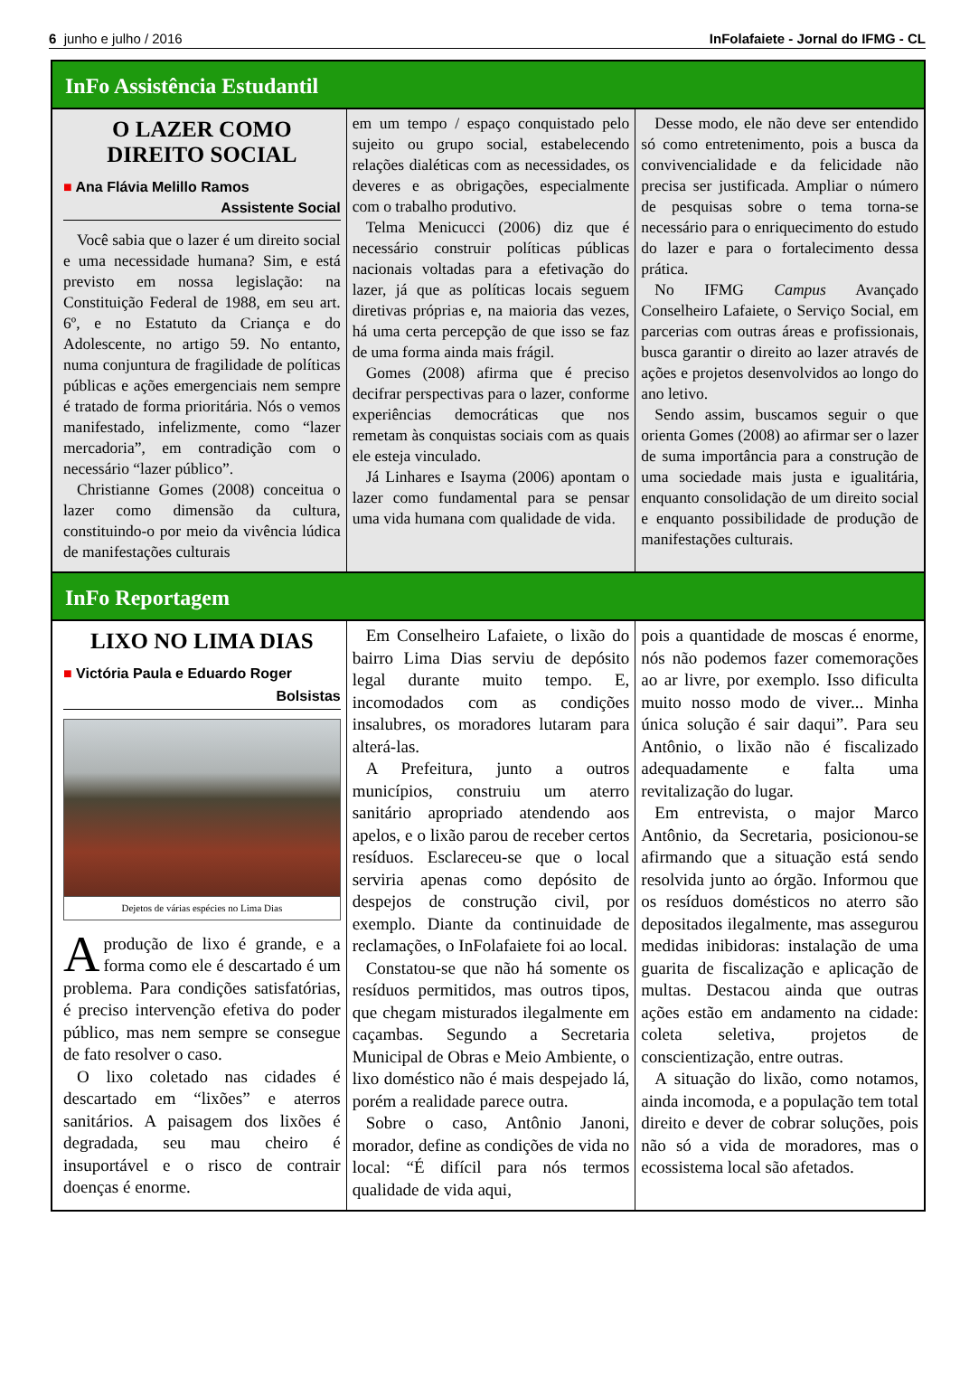6 junho e julho / 2016 InFolafaiete - Jornal do IFMG - CL
InFo Assistência Estudantil
O LAZER COMO DIREITO SOCIAL
■ Ana Flávia Melillo Ramos
Assistente Social
Você sabia que o lazer é um direito social e uma necessidade humana? Sim, e está previsto em nossa legislação: na Constituição Federal de 1988, em seu art. 6º, e no Estatuto da Criança e do Adolescente, no artigo 59. No entanto, numa conjuntura de fragilidade de políticas públicas e ações emergenciais nem sempre é tratado de forma prioritária. Nós o vemos manifestado, infelizmente, como “lazer mercadoria”, em contradição com o necessário “lazer público”.
Christianne Gomes (2008) conceitua o lazer como dimensão da cultura, constituindo-o por meio da vivência lúdica de manifestações culturais
em um tempo / espaço conquistado pelo sujeito ou grupo social, estabelecendo relações dialéticas com as necessidades, os deveres e as obrigações, especialmente com o trabalho produtivo.
Telma Menicucci (2006) diz que é necessário construir políticas públicas nacionais voltadas para a efetivação do lazer, já que as políticas locais seguem diretivas próprias e, na maioria das vezes, há uma certa percepção de que isso se faz de uma forma ainda mais frágil.
Gomes (2008) afirma que é preciso decifrar perspectivas para o lazer, conforme experiências democráticas que nos remetam às conquistas sociais com as quais ele esteja vinculado.
Já Linhares e Isayma (2006) apontam o lazer como fundamental para se pensar uma vida humana com qualidade de vida.
Desse modo, ele não deve ser entendido só como entretenimento, pois a busca da convivencialidade e da felicidade não precisa ser justificada. Ampliar o número de pesquisas sobre o tema torna-se necessário para o enriquecimento do estudo do lazer e para o fortalecimento dessa prática.
No IFMG Campus Avançado Conselheiro Lafaiete, o Serviço Social, em parcerias com outras áreas e profissionais, busca garantir o direito ao lazer através de ações e projetos desenvolvidos ao longo do ano letivo.
Sendo assim, buscamos seguir o que orienta Gomes (2008) ao afirmar ser o lazer de suma importância para a construção de uma sociedade mais justa e igualitária, enquanto consolidação de um direito social e enquanto possibilidade de produção de manifestações culturais.
InFo Reportagem
LIXO NO LIMA DIAS
■ Victória Paula e Eduardo Roger
Bolsistas
Dejetos de várias espécies no Lima Dias
A produção de lixo é grande, e a forma como ele é descartado é um problema. Para condições satisfatórias, é preciso intervenção efetiva do poder público, mas nem sempre se consegue de fato resolver o caso.
O lixo coletado nas cidades é descartado em “lixões” e aterros sanitários. A paisagem dos lixões é degradada, seu mau cheiro é insuportável e o risco de contrair doenças é enorme.
Em Conselheiro Lafaiete, o lixão do bairro Lima Dias serviu de depósito legal durante muito tempo. E, incomodados com as condições insalubres, os moradores lutaram para alterá-las.
A Prefeitura, junto a outros municípios, construiu um aterro sanitário apropriado atendendo aos apelos, e o lixão parou de receber certos resíduos. Esclareceu-se que o local serviria apenas como depósito de despejos de construção civil, por exemplo. Diante da continuidade de reclamações, o InFolafaiete foi ao local.
Constatou-se que não há somente os resíduos permitidos, mas outros tipos, que chegam misturados ilegalmente em caçambas. Segundo a Secretaria Municipal de Obras e Meio Ambiente, o lixo doméstico não é mais despejado lá, porém a realidade parece outra.
Sobre o caso, Antônio Janoni, morador, define as condições de vida no local: “É difícil para nós termos qualidade de vida aqui,
pois a quantidade de moscas é enorme, nós não podemos fazer comemorações ao ar livre, por exemplo. Isso dificulta muito nosso modo de viver... Minha única solução é sair daqui”. Para seu Antônio, o lixão não é fiscalizado adequadamente e falta uma revitalização do lugar.
Em entrevista, o major Marco Antônio, da Secretaria, posicionou-se afirmando que a situação está sendo resolvida junto ao órgão. Informou que os resíduos domésticos no aterro são depositados ilegalmente, mas assegurou medidas inibidoras: instalação de uma guarita de fiscalização e aplicação de multas. Destacou ainda que outras ações estão em andamento na cidade: coleta seletiva, projetos de conscientização, entre outras.
A situação do lixão, como notamos, ainda incomoda, e a população tem total direito e dever de cobrar soluções, pois não só a vida de moradores, mas o ecossistema local são afetados.